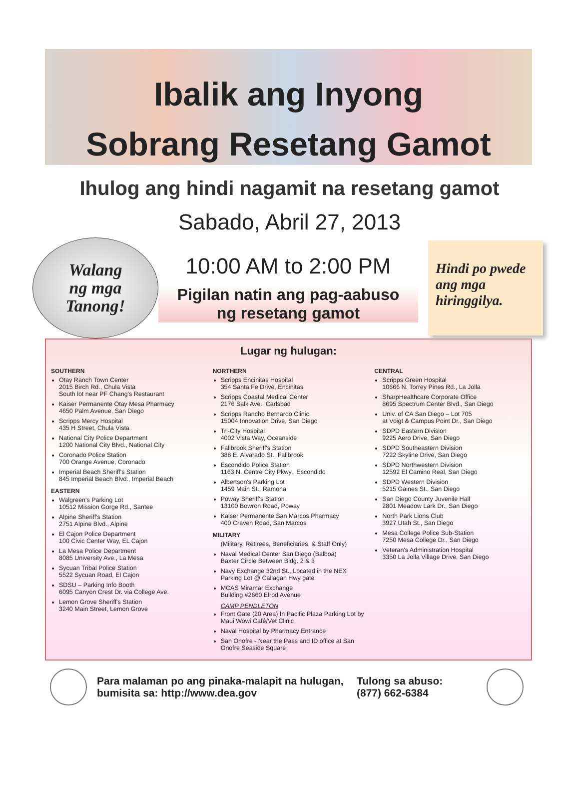Ibalik ang Inyong
Sobrang Resetang Gamot
Ihulog ang hindi nagamit na resetang gamot
Sabado, Abril 27, 2013
Walang
ng mga
Tanong!
10:00 AM to 2:00 PM
Pigilan natin ang pag-aabuso
ng resetang gamot
Hindi po pwede ang mga hiringgilya.
Lugar ng hulugan:
SOUTHERN
Otay Ranch Town Center
2015 Birch Rd., Chula Vista
South lot near PF Chang's Restaurant
Kaiser Permanente Otay Mesa Pharmacy
4650 Palm Avenue, San Diego
Scripps Mercy Hospital
435 H Street, Chula Vista
National City Police Department
1200 National City Blvd., National City
Coronado Police Station
700 Orange Avenue, Coronado
Imperial Beach Sheriff's Station
845 Imperial Beach Blvd., Imperial Beach
EASTERN
Walgreen's Parking Lot
10512 Mission Gorge Rd., Santee
Alpine Sheriff's Station
2751 Alpine Blvd., Alpine
El Cajon Police Department
100 Civic Center Way, EL Cajon
La Mesa Police Department
8085 University Ave., La Mesa
Sycuan Tribal Police Station
5522 Sycuan Road, El Cajon
SDSU – Parking Info Booth
6095 Canyon Crest Dr. via College Ave.
Lemon Grove Sheriff's Station
3240 Main Street, Lemon Grove
NORTHERN
Scripps Encinitas Hospital
354 Santa Fe Drive, Encinitas
Scripps Coastal Medical Center
2176 Salk Ave., Carlsbad
Scripps Rancho Bernardo Clinic
15004 Innovation Drive, San Diego
Tri-City Hospital
4002 Vista Way, Oceanside
Fallbrook Sheriff's Station
388 E. Alvarado St., Fallbrook
Escondido Police Station
1163 N. Centre City Pkwy., Escondido
Albertson's Parking Lot
1459 Main St., Ramona
Poway Sheriff's Station
13100 Bowron Road, Poway
Kaiser Permanente San Marcos Pharmacy
400 Craven Road, San Marcos
MILITARY
(Military, Retirees, Beneficiaries, & Staff Only)
Naval Medical Center San Diego (Balboa)
Baxter Circle Between Bldg. 2 & 3
Navy Exchange 32nd St., Located in the NEX Parking Lot @ Callagan Hwy gate
MCAS Miramar Exchange
Building #2660 Elrod Avenue
CAMP PENDLETON
Front Gate (20 Area) In Pacific Plaza Parking Lot by Maui Wowi Café/Vet Clinic
Naval Hospital by Pharmacy Entrance
San Onofre - Near the Pass and ID office at San Onofre Seaside Square
CENTRAL
Scripps Green Hospital
10666 N. Torrey Pines Rd., La Jolla
SharpHealthcare Corporate Office
8695 Spectrum Center Blvd., San Diego
Univ. of CA San Diego – Lot 705
at Voigt & Campus Point Dr., San Diego
SDPD Eastern Division
9225 Aero Drive, San Diego
SDPD Southeastern Division
7222 Skyline Drive, San Diego
SDPD Northwestern Division
12592 El Camino Real, San Diego
SDPD Western Division
5215 Gaines St., San Diego
San Diego County Juvenile Hall
2801 Meadow Lark Dr., San Diego
North Park Lions Club
3927 Utah St., San Diego
Mesa College Police Sub-Station
7250 Mesa College Dr., San Diego
Veteran's Administration Hospital
3350 La Jolla Village Drive, San Diego
Para malaman po ang pinaka-malapit na hulugan, bumisita sa: http://www.dea.gov
Tulong sa abuso:
(877) 662-6384